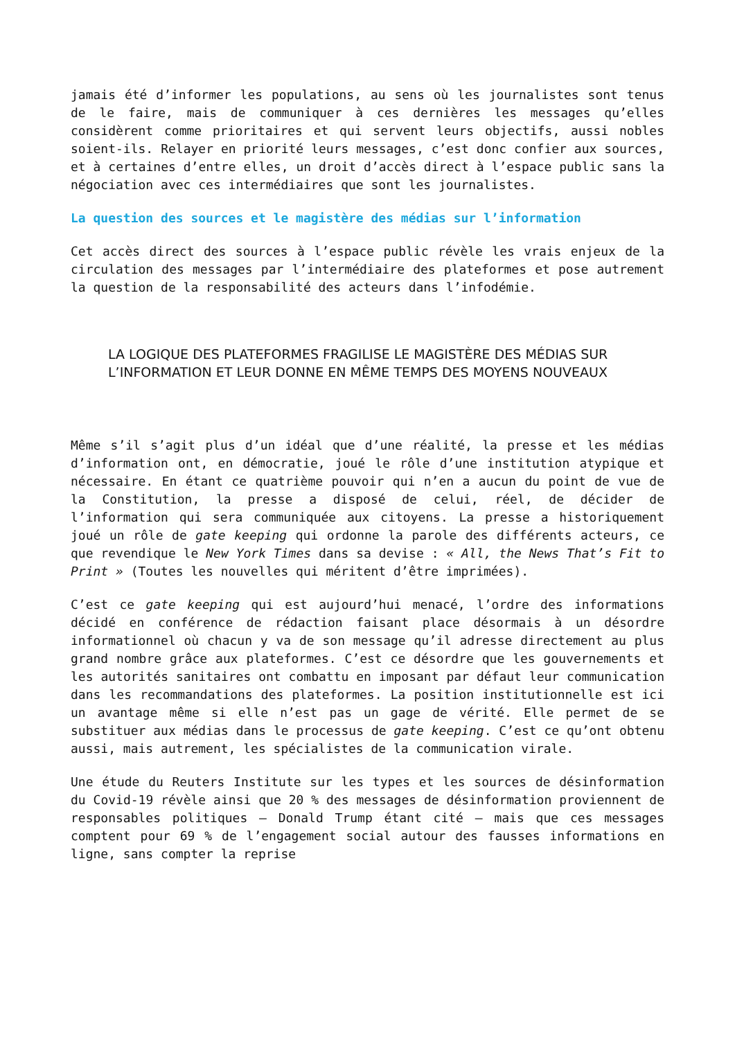jamais été d’informer les populations, au sens où les journalistes sont tenus de le faire, mais de communiquer à ces dernières les messages qu’elles considèrent comme prioritaires et qui servent leurs objectifs, aussi nobles soient-ils. Relayer en priorité leurs messages, c’est donc confier aux sources, et à certaines d’entre elles, un droit d’accès direct à l’espace public sans la négociation avec ces intermédiaires que sont les journalistes.
La question des sources et le magistère des médias sur l’information
Cet accès direct des sources à l’espace public révèle les vrais enjeux de la circulation des messages par l’intermédiaire des plateformes et pose autrement la question de la responsabilité des acteurs dans l’infodémie.
LA LOGIQUE DES PLATEFORMES FRAGILISE LE MAGISTÈRE DES MÉDIAS SUR L’INFORMATION ET LEUR DONNE EN MÊME TEMPS DES MOYENS NOUVEAUX
Même s’il s’agit plus d’un idéal que d’une réalité, la presse et les médias d’information ont, en démocratie, joué le rôle d’une institution atypique et nécessaire. En étant ce quatrième pouvoir qui n’en a aucun du point de vue de la Constitution, la presse a disposé de celui, réel, de décider de l’information qui sera communiquée aux citoyens. La presse a historiquement joué un rôle de gate keeping qui ordonne la parole des différents acteurs, ce que revendique le New York Times dans sa devise : « All, the News That’s Fit to Print » (Toutes les nouvelles qui méritent d’être imprimées).
C’est ce gate keeping qui est aujourd’hui menacé, l’ordre des informations décidé en conférence de rédaction faisant place désormais à un désordre informationnel où chacun y va de son message qu’il adresse directement au plus grand nombre grâce aux plateformes. C’est ce désordre que les gouvernements et les autorités sanitaires ont combattu en imposant par défaut leur communication dans les recommandations des plateformes. La position institutionnelle est ici un avantage même si elle n’est pas un gage de vérité. Elle permet de se substituer aux médias dans le processus de gate keeping. C’est ce qu’ont obtenu aussi, mais autrement, les spécialistes de la communication virale.
Une étude du Reuters Institute sur les types et les sources de désinformation du Covid-19 révèle ainsi que 20 % des messages de désinformation proviennent de responsables politiques – Donald Trump étant cité – mais que ces messages comptent pour 69 % de l’engagement social autour des fausses informations en ligne, sans compter la reprise